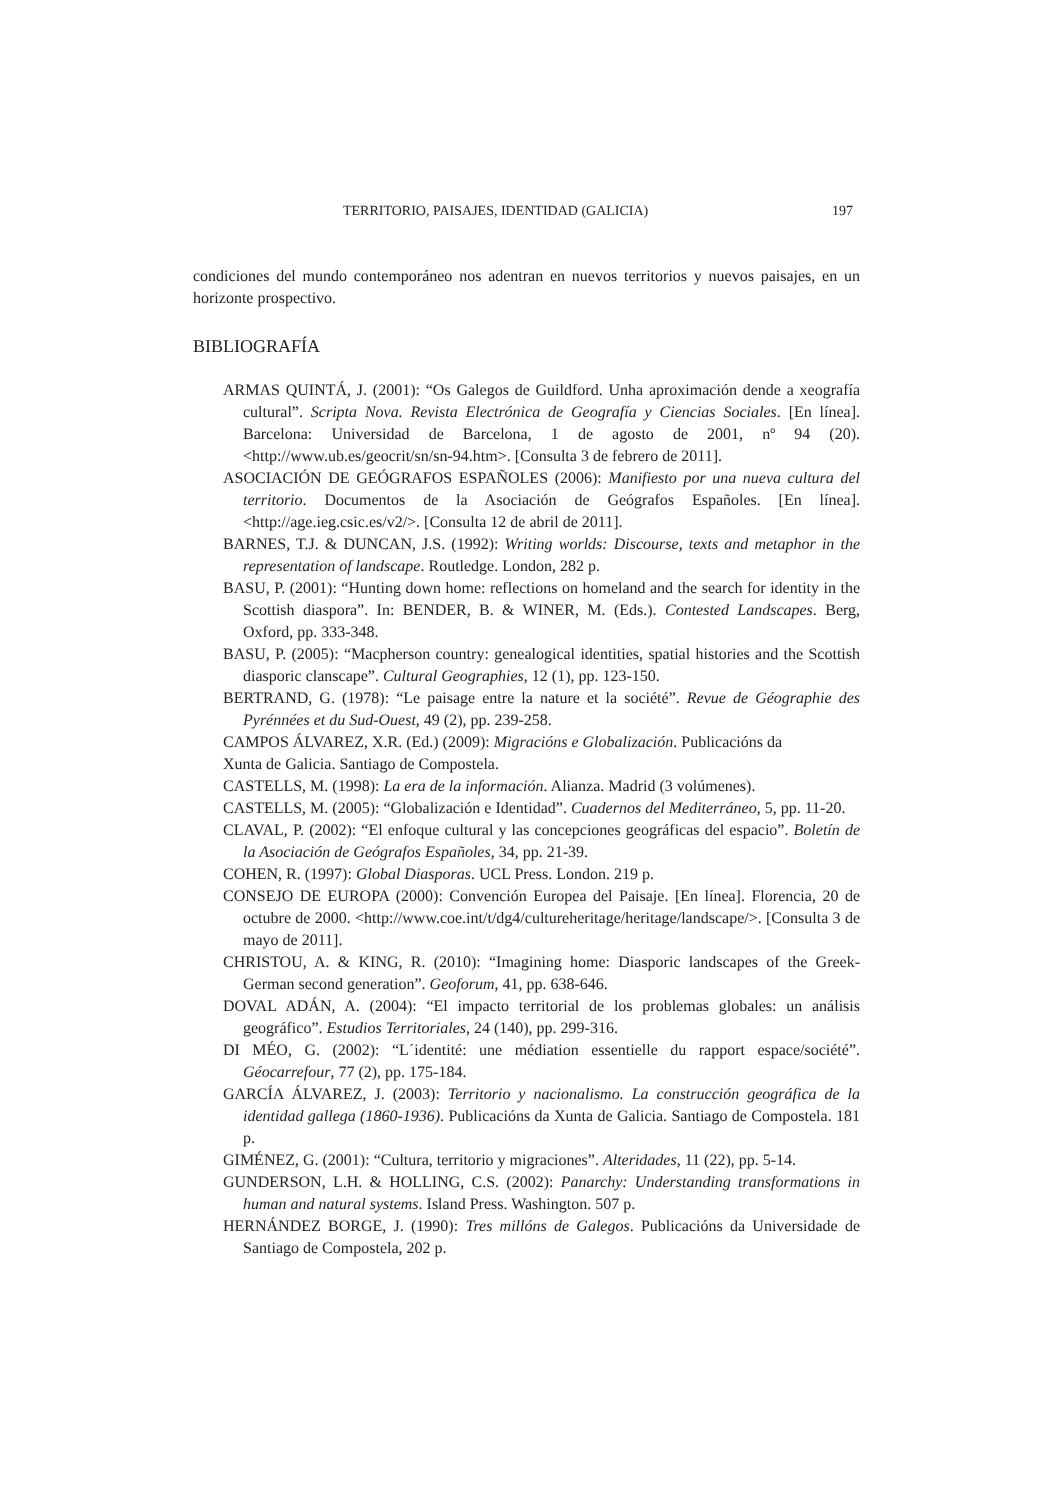TERRITORIO, PAISAJES, IDENTIDAD (GALICIA) 197
condiciones del mundo contemporáneo nos adentran en nuevos territorios y nuevos paisajes, en un horizonte prospectivo.
BIBLIOGRAFÍA
ARMAS QUINTÁ, J. (2001): “Os Galegos de Guildford. Unha aproximación dende a xeografía cultural”. Scripta Nova. Revista Electrónica de Geografía y Ciencias Sociales. [En línea]. Barcelona: Universidad de Barcelona, 1 de agosto de 2001, nº 94 (20). <http://www.ub.es/geocrit/sn/sn-94.htm>. [Consulta 3 de febrero de 2011].
ASOCIACIÓN DE GEÓGRAFOS ESPAÑOLES (2006): Manifiesto por una nueva cultura del territorio. Documentos de la Asociación de Geógrafos Españoles. [En línea]. <http://age.ieg.csic.es/v2/>. [Consulta 12 de abril de 2011].
BARNES, T.J. & DUNCAN, J.S. (1992): Writing worlds: Discourse, texts and metaphor in the representation of landscape. Routledge. London, 282 p.
BASU, P. (2001): “Hunting down home: reflections on homeland and the search for identity in the Scottish diaspora”. In: BENDER, B. & WINER, M. (Eds.). Contested Landscapes. Berg, Oxford, pp. 333-348.
BASU, P. (2005): “Macpherson country: genealogical identities, spatial histories and the Scottish diasporic clanscape”. Cultural Geographies, 12 (1), pp. 123-150.
BERTRAND, G. (1978): “Le paisage entre la nature et la société”. Revue de Géographie des Pyrénnées et du Sud-Ouest, 49 (2), pp. 239-258.
CAMPOS ÁLVAREZ, X.R. (Ed.) (2009): Migracións e Globalización. Publicacións da
Xunta de Galicia. Santiago de Compostela.
CASTELLS, M. (1998): La era de la información. Alianza. Madrid (3 volúmenes).
CASTELLS, M. (2005): “Globalización e Identidad”. Cuadernos del Mediterráneo, 5, pp. 11-20.
CLAVAL, P. (2002): “El enfoque cultural y las concepciones geográficas del espacio”. Boletín de la Asociación de Geógrafos Españoles, 34, pp. 21-39.
COHEN, R. (1997): Global Diasporas. UCL Press. London. 219 p.
CONSEJO DE EUROPA (2000): Convención Europea del Paisaje. [En línea]. Florencia, 20 de octubre de 2000. <http://www.coe.int/t/dg4/cultureheritage/heritage/landscape/>. [Consulta 3 de mayo de 2011].
CHRISTOU, A. & KING, R. (2010): “Imagining home: Diasporic landscapes of the Greek-German second generation”. Geoforum, 41, pp. 638-646.
DOVAL ADÁN, A. (2004): “El impacto territorial de los problemas globales: un análisis geográfico”. Estudios Territoriales, 24 (140), pp. 299-316.
DI MÉO, G. (2002): “L´identité: une médiation essentielle du rapport espace/société”. Géocarrefour, 77 (2), pp. 175-184.
GARCÍA ÁLVAREZ, J. (2003): Territorio y nacionalismo. La construcción geográfica de la identidad gallega (1860-1936). Publicacións da Xunta de Galicia. Santiago de Compostela. 181 p.
GIMÉNEZ, G. (2001): “Cultura, territorio y migraciones”. Alteridades, 11 (22), pp. 5-14.
GUNDERSON, L.H. & HOLLING, C.S. (2002): Panarchy: Understanding transformations in human and natural systems. Island Press. Washington. 507 p.
HERNÁNDEZ BORGE, J. (1990): Tres millóns de Galegos. Publicacións da Universidade de Santiago de Compostela, 202 p.